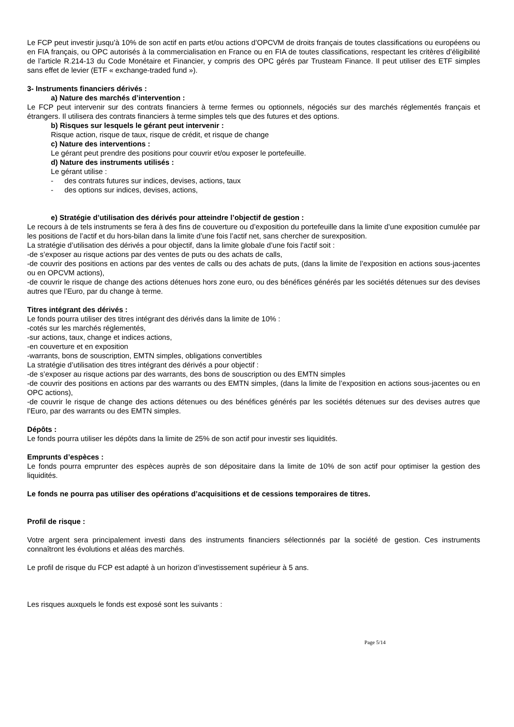Le FCP peut investir jusqu’à 10% de son actif en parts et/ou actions d’OPCVM de droits français de toutes classifications ou européens ou en FIA français, ou OPC autorisés à la commercialisation en France ou en FIA de toutes classifications, respectant les critères d’éligibilité de l’article R.214-13 du Code Monétaire et Financier, y compris des OPC gérés par Trusteam Finance. Il peut utiliser des ETF simples sans effet de levier (ETF « exchange-traded fund »).
3- Instruments financiers dérivés :
a) Nature des marchés d’intervention :
Le FCP peut intervenir sur des contrats financiers à terme fermes ou optionnels, négociés sur des marchés réglementés français et étrangers. Il utilisera des contrats financiers à terme simples tels que des futures et des options.
b) Risques sur lesquels le gérant peut intervenir :
Risque action, risque de taux, risque de crédit, et risque de change
c) Nature des interventions :
Le gérant peut prendre des positions pour couvrir et/ou exposer le portefeuille.
d) Nature des instruments utilisés :
Le gérant utilise :
- des contrats futures sur indices, devises, actions, taux
- des options sur indices, devises, actions,
e) Stratégie d’utilisation des dérivés pour atteindre l’objectif de gestion :
Le recours à de tels instruments se fera à des fins de couverture ou d’exposition du portefeuille dans la limite d’une exposition cumulée par les positions de l’actif et du hors-bilan dans la limite d’une fois l’actif net, sans chercher de surexposition.
La stratégie d’utilisation des dérivés a pour objectif, dans la limite globale d’une fois l’actif soit :
-de s’exposer au risque actions par des ventes de puts ou des achats de calls,
-de couvrir des positions en actions par des ventes de calls ou des achats de puts, (dans la limite de l’exposition en actions sous-jacentes ou en OPCVM actions),
-de couvrir le risque de change des actions détenues hors zone euro, ou des bénéfices générés par les sociétés détenues sur des devises autres que l’Euro, par du change à terme.
Titres intégrant des dérivés :
Le fonds pourra utiliser des titres intégrant des dérivés dans la limite de 10% :
-cotés sur les marchés réglementés,
-sur actions, taux, change et indices actions,
-en couverture et en exposition
-warrants, bons de souscription, EMTN simples, obligations convertibles
La stratégie d’utilisation des titres intégrant des dérivés a pour objectif :
-de s’exposer au risque actions par des warrants, des bons de souscription ou des EMTN simples
-de couvrir des positions en actions par des warrants ou des EMTN simples, (dans la limite de l’exposition en actions sous-jacentes ou en OPC actions),
-de couvrir le risque de change des actions détenues ou des bénéfices générés par les sociétés détenues sur des devises autres que l’Euro, par des warrants ou des EMTN simples.
Dépôts :
Le fonds pourra utiliser les dépôts dans la limite de 25% de son actif pour investir ses liquidités.
Emprunts d’espèces :
Le fonds pourra emprunter des espèces auprès de son dépositaire dans la limite de 10% de son actif pour optimiser la gestion des liquidités.
Le fonds ne pourra pas utiliser des opérations d’acquisitions et de cessions temporaires de titres.
Profil de risque :
Votre argent sera principalement investi dans des instruments financiers sélectionnés par la société de gestion. Ces instruments connaîtront les évolutions et aléas des marchés.
Le profil de risque du FCP est adapté à un horizon d’investissement supérieur à 5 ans.
Les risques auxquels le fonds est exposé sont les suivants :
Page 5/14